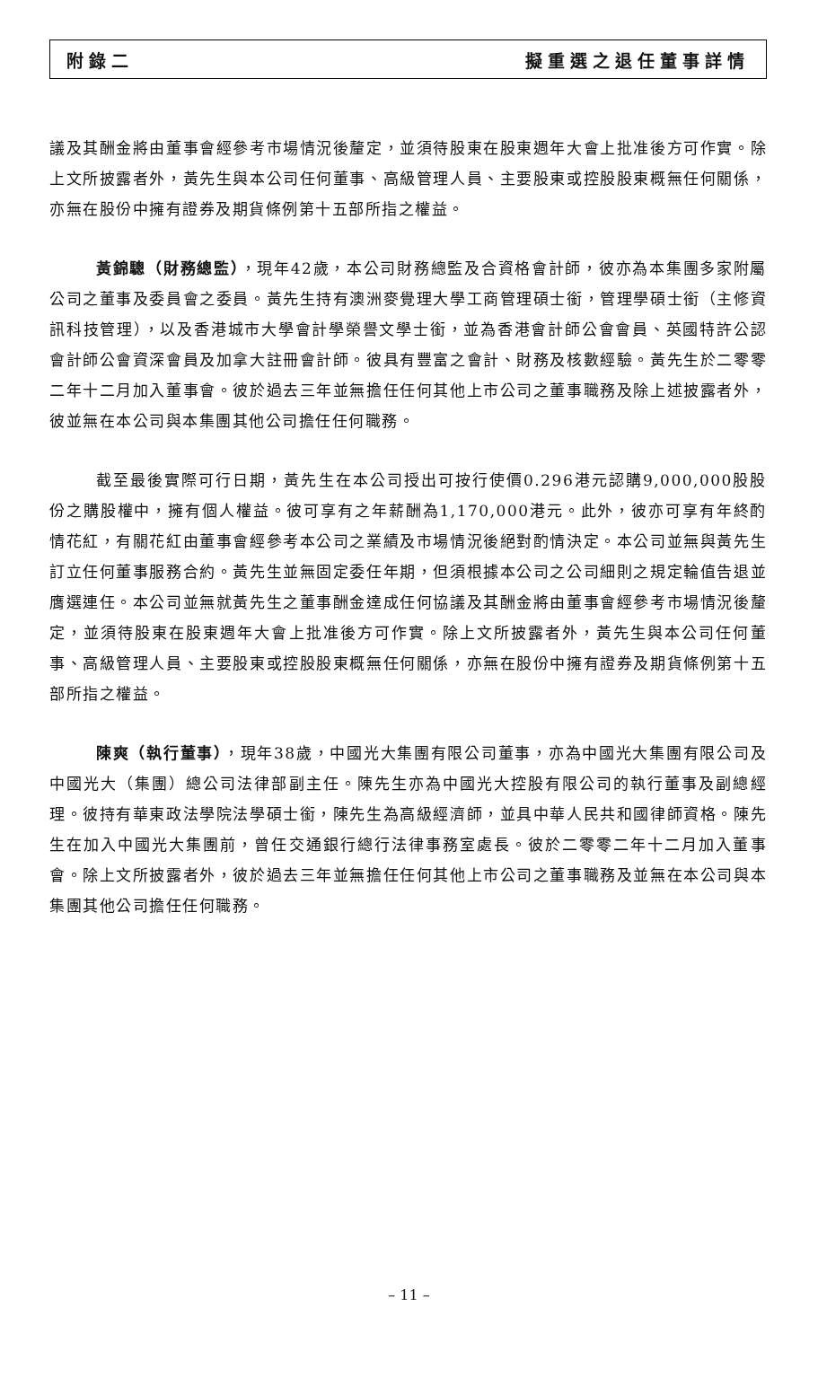附錄二 擬重選之退任董事詳情
議及其酬金將由董事會經參考市場情況後釐定，並須待股東在股東週年大會上批准後方可作實。除上文所披露者外，黃先生與本公司任何董事、高級管理人員、主要股東或控股股東概無任何關係，亦無在股份中擁有證券及期貨條例第十五部所指之權益。
黃錦驄（財務總監），現年42歲，本公司財務總監及合資格會計師，彼亦為本集團多家附屬公司之董事及委員會之委員。黃先生持有澳洲麥覺理大學工商管理碩士銜，管理學碩士銜（主修資訊科技管理），以及香港城市大學會計學榮譽文學士銜，並為香港會計師公會會員、英國特許公認會計師公會資深會員及加拿大註冊會計師。彼具有豐富之會計、財務及核數經驗。黃先生於二零零二年十二月加入董事會。彼於過去三年並無擔任任何其他上市公司之董事職務及除上述披露者外，彼並無在本公司與本集團其他公司擔任任何職務。
截至最後實際可行日期，黃先生在本公司授出可按行使價0.296港元認購9,000,000股股份之購股權中，擁有個人權益。彼可享有之年薪酬為1,170,000港元。此外，彼亦可享有年終酌情花紅，有關花紅由董事會經參考本公司之業績及市場情況後絕對酌情決定。本公司並無與黃先生訂立任何董事服務合約。黃先生並無固定委任年期，但須根據本公司之公司細則之規定輪值告退並膺選連任。本公司並無就黃先生之董事酬金達成任何協議及其酬金將由董事會經參考市場情況後釐定，並須待股東在股東週年大會上批准後方可作實。除上文所披露者外，黃先生與本公司任何董事、高級管理人員、主要股東或控股股東概無任何關係，亦無在股份中擁有證券及期貨條例第十五部所指之權益。
陳爽（執行董事），現年38歲，中國光大集團有限公司董事，亦為中國光大集團有限公司及中國光大（集團）總公司法律部副主任。陳先生亦為中國光大控股有限公司的執行董事及副總經理。彼持有華東政法學院法學碩士銜，陳先生為高級經濟師，並具中華人民共和國律師資格。陳先生在加入中國光大集團前，曾任交通銀行總行法律事務室處長。彼於二零零二年十二月加入董事會。除上文所披露者外，彼於過去三年並無擔任任何其他上市公司之董事職務及並無在本公司與本集團其他公司擔任任何職務。
– 11 –